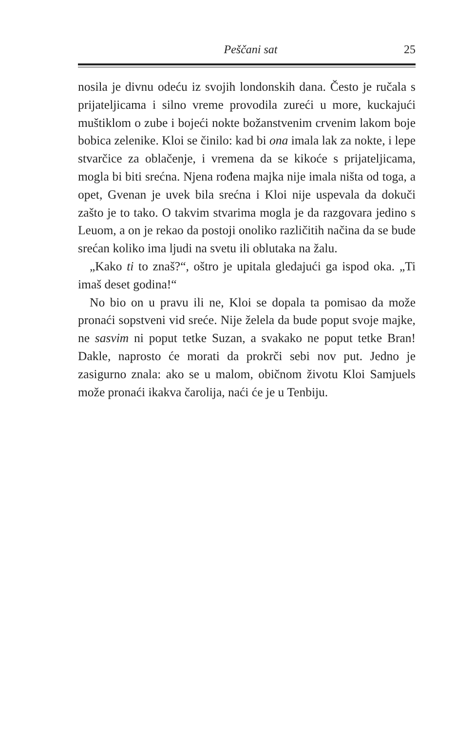Peščani sat 25
nosila je divnu odeću iz svojih londonskih dana. Često je ruča­la s prijateljicama i silno vreme provodila zureći u more, kuc­kajući muštiklom o zube i bojeći nokte božanstvenim crvenim lakom boje bobica zelenike. Kloi se činilo: kad bi ona imala lak za nokte, i lepe stvarčice za oblačenje, i vremena da se kikoće s prijateljicama, mogla bi biti srećna. Njena rođena majka nije imala ništa od toga, a opet, Gvenan je uvek bila srećna i Kloi nije uspevala da dokuči zašto je to tako. O takvim stvarima mogla je da razgovara jedino s Leuom, a on je rekao da postoji onoliko različitih načina da se bude srećan koliko ima ljudi na svetu ili oblutaka na žalu.
„Kako ti to znaš?“, oštro je upitala gledajući ga ispod oka. „Ti imaš deset godina!“
No bio on u pravu ili ne, Kloi se dopala ta pomisao da može pronaći sopstveni vid sreće. Nije želela da bude poput svoje majke, ne sasvim ni poput tetke Suzan, a svakako ne poput tetke Bran! Dakle, naprosto će morati da prokrči sebi nov put. Jedno je zasigurno znala: ako se u malom, običnom životu Kloi Samjuels može pronaći ikakva čarolija, naći će je u Tenbiju.